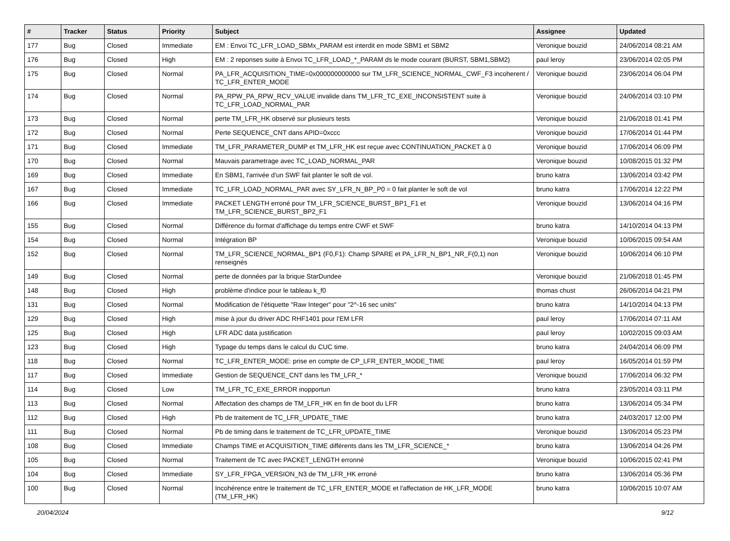| # | Tracker | Status | Priority | Subject | Assignee | Updated |
| --- | --- | --- | --- | --- | --- | --- |
| 177 | Bug | Closed | Immediate | EM : Envoi TC_LFR_LOAD_SBMx_PARAM est interdit en mode SBM1 et SBM2 | Veronique bouzid | 24/06/2014 08:21 AM |
| 176 | Bug | Closed | High | EM : 2 reponses suite à Envoi TC_LFR_LOAD_*_PARAM ds le mode courant (BURST, SBM1,SBM2) | paul leroy | 23/06/2014 02:05 PM |
| 175 | Bug | Closed | Normal | PA_LFR_ACQUISITION_TIME=0x000000000000 sur TM_LFR_SCIENCE_NORMAL_CWF_F3 incoherent / TC_LFR_ENTER_MODE | Veronique bouzid | 23/06/2014 06:04 PM |
| 174 | Bug | Closed | Normal | PA_RPW_PA_RPW_RCV_VALUE invalide dans TM_LFR_TC_EXE_INCONSISTENT suite à TC_LFR_LOAD_NORMAL_PAR | Veronique bouzid | 24/06/2014 03:10 PM |
| 173 | Bug | Closed | Normal | perte TM_LFR_HK observé sur plusieurs tests | Veronique bouzid | 21/06/2018 01:41 PM |
| 172 | Bug | Closed | Normal | Perte SEQUENCE_CNT dans APID=0xccc | Veronique bouzid | 17/06/2014 01:44 PM |
| 171 | Bug | Closed | Immediate | TM_LFR_PARAMETER_DUMP et TM_LFR_HK est reçue avec CONTINUATION_PACKET à 0 | Veronique bouzid | 17/06/2014 06:09 PM |
| 170 | Bug | Closed | Normal | Mauvais parametrage avec TC_LOAD_NORMAL_PAR | Veronique bouzid | 10/08/2015 01:32 PM |
| 169 | Bug | Closed | Immediate | En SBM1, l'arrivée d'un SWF fait planter le soft de vol. | bruno katra | 13/06/2014 03:42 PM |
| 167 | Bug | Closed | Immediate | TC_LFR_LOAD_NORMAL_PAR avec SY_LFR_N_BP_P0 = 0 fait planter le soft de vol | bruno katra | 17/06/2014 12:22 PM |
| 166 | Bug | Closed | Immediate | PACKET LENGTH erroné pour TM_LFR_SCIENCE_BURST_BP1_F1 et TM_LFR_SCIENCE_BURST_BP2_F1 | Veronique bouzid | 13/06/2014 04:16 PM |
| 155 | Bug | Closed | Normal | Différence du format d'affichage du temps entre CWF et SWF | bruno katra | 14/10/2014 04:13 PM |
| 154 | Bug | Closed | Normal | Intégration BP | Veronique bouzid | 10/06/2015 09:54 AM |
| 152 | Bug | Closed | Normal | TM_LFR_SCIENCE_NORMAL_BP1 (F0,F1): Champ SPARE et PA_LFR_N_BP1_NR_F(0,1) non renseignés | Veronique bouzid | 10/06/2014 06:10 PM |
| 149 | Bug | Closed | Normal | perte de données par la brique StarDundee | Veronique bouzid | 21/06/2018 01:45 PM |
| 148 | Bug | Closed | High | problème d'indice pour le tableau k_f0 | thomas chust | 26/06/2014 04:21 PM |
| 131 | Bug | Closed | Normal | Modification de l'étiquette "Raw Integer" pour "2^-16 sec units" | bruno katra | 14/10/2014 04:13 PM |
| 129 | Bug | Closed | High | mise à jour du driver ADC RHF1401 pour l'EM LFR | paul leroy | 17/06/2014 07:11 AM |
| 125 | Bug | Closed | High | LFR ADC data justification | paul leroy | 10/02/2015 09:03 AM |
| 123 | Bug | Closed | High | Typage du temps dans le calcul du CUC time. | bruno katra | 24/04/2014 06:09 PM |
| 118 | Bug | Closed | Normal | TC_LFR_ENTER_MODE: prise en compte de CP_LFR_ENTER_MODE_TIME | paul leroy | 16/05/2014 01:59 PM |
| 117 | Bug | Closed | Immediate | Gestion de SEQUENCE_CNT dans les TM_LFR_* | Veronique bouzid | 17/06/2014 06:32 PM |
| 114 | Bug | Closed | Low | TM_LFR_TC_EXE_ERROR inopportun | bruno katra | 23/05/2014 03:11 PM |
| 113 | Bug | Closed | Normal | Affectation des champs de TM_LFR_HK en fin de boot du LFR | bruno katra | 13/06/2014 05:34 PM |
| 112 | Bug | Closed | High | Pb de traitement de TC_LFR_UPDATE_TIME | bruno katra | 24/03/2017 12:00 PM |
| 111 | Bug | Closed | Normal | Pb de timing dans le traitement de TC_LFR_UPDATE_TIME | Veronique bouzid | 13/06/2014 05:23 PM |
| 108 | Bug | Closed | Immediate | Champs TIME et ACQUISITION_TIME différents dans les TM_LFR_SCIENCE_* | bruno katra | 13/06/2014 04:26 PM |
| 105 | Bug | Closed | Normal | Traitement de TC avec PACKET_LENGTH erronné | Veronique bouzid | 10/06/2015 02:41 PM |
| 104 | Bug | Closed | Immediate | SY_LFR_FPGA_VERSION_N3 de TM_LFR_HK erroné | bruno katra | 13/06/2014 05:36 PM |
| 100 | Bug | Closed | Normal | Incohérence entre le traitement de TC_LFR_ENTER_MODE et l'affectation de HK_LFR_MODE (TM_LFR_HK) | bruno katra | 10/06/2015 10:07 AM |
20/04/2024 9/12